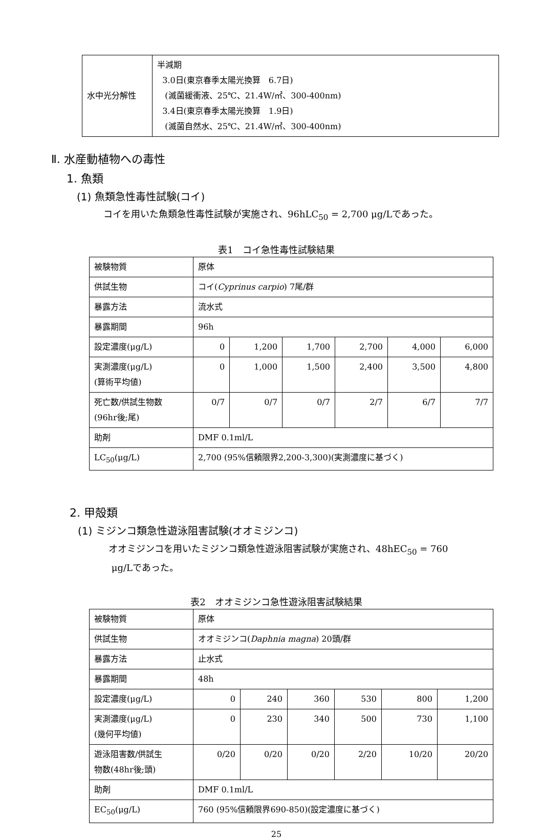| 水中光分解性 | 半減期 3.0日(東京春季太陽光換算 6.7日) (滅菌緩衝液、25℃、21.4W/㎡、300-400nm) 3.4日(東京春季太陽光換算 1.9日) (滅菌自然水、25℃、21.4W/㎡、300-400nm) |
Ⅱ. 水産動植物への毒性
1. 魚類
(1) 魚類急性毒性試験(コイ)
コイを用いた魚類急性毒性試験が実施され、96hLC<sub>50</sub> = 2,700 μg/Lであった。
表1　コイ急性毒性試験結果
| 被験物質 | 原体 | | | | | |
| 供試生物 | コイ( Cyprinus carpio ) 7尾/群 | | | | | |
| 暴露方法 | 流水式 | | | | | |
| 暴露期間 | 96h | | | | | |
| 設定濃度(μg/L) | 0 | 1,200 | 1,700 | 2,700 | 4,000 | 6,000 |
| 実測濃度(μg/L) (算術平均値) | 0 | 1,000 | 1,500 | 2,400 | 3,500 | 4,800 |
| 死亡数/供試生物数 (96hr後;尾) | 0/7 | 0/7 | 0/7 | 2/7 | 6/7 | 7/7 |
| 助剤 | DMF 0.1ml/L | | | | | |
| LC<sub>50</sub>(μg/L) | 2,700 (95%信頼限界2,200-3,300)(実測濃度に基づく) | | | | | |
2. 甲殻類
(1) ミジンコ類急性遊泳阻害試験(オオミジンコ)
オオミジンコを用いたミジンコ類急性遊泳阻害試験が実施され、48hEC<sub>50</sub> = 760
μg/Lであった。
表2　オオミジンコ急性遊泳阻害試験結果
| 被験物質 | 原体 | | | | | |
| 供試生物 | オオミジンコ( Daphnia magna ) 20頭/群 | | | | | |
| 暴露方法 | 止水式 | | | | | |
| 暴露期間 | 48h | | | | | |
| 設定濃度(μg/L) | 0 | 240 | 360 | 530 | 800 | 1,200 |
| 実測濃度(μg/L) (幾何平均値) | 0 | 230 | 340 | 500 | 730 | 1,100 |
| 遊泳阻害数/供試生 物数(48hr後;頭) | 0/20 | 0/20 | 0/20 | 2/20 | 10/20 | 20/20 |
| 助剤 | DMF 0.1ml/L | | | | | |
| EC<sub>50</sub>(μg/L) | 760 (95%信頼限界690-850)(設定濃度に基づく) | | | | | |
25